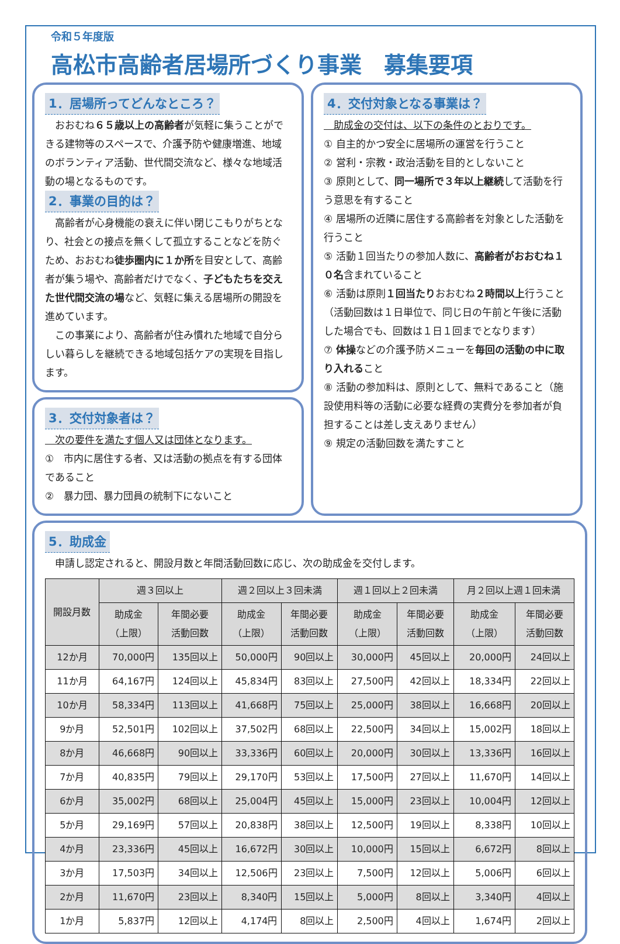令和５年度版
高松市高齢者居場所づくり事業　募集要項
1．居場所ってどんなところ？
　おおむね６５歳以上の高齢者が気軽に集うことができる建物等のスペースで、介護予防や健康増進、地域のボランティア活動、世代間交流など、様々な地域活動の場となるものです。
2．事業の目的は？
　高齢者が心身機能の衰えに伴い閉じこもりがちとなり、社会との接点を無くして孤立することなどを防ぐため、おおむね徒歩圏内に１か所を目安として、高齢者が集う場や、高齢者だけでなく、子どもたちを交えた世代間交流の場など、気軽に集える居場所の開設を進めています。
　この事業により、高齢者が住み慣れた地域で自分らしい暮らしを継続できる地域包括ケアの実現を目指します。
3．交付対象者は？
　次の要件を満たす個人又は団体となります。
①　市内に居住する者、又は活動の拠点を有する団体であること
②　暴力団、暴力団員の統制下にないこと
4．交付対象となる事業は？
　助成金の交付は、以下の条件のとおりです。
① 自主的かつ安全に居場所の運営を行うこと
② 営利・宗教・政治活動を目的としないこと
③ 原則として、同一場所で３年以上継続して活動を行う意思を有すること
④ 居場所の近隣に居住する高齢者を対象とした活動を行うこと
⑤ 活動１回当たりの参加人数に、高齢者がおおむね１０名含まれていること
⑥ 活動は原則１回当たりおおむね２時間以上行うこと（活動回数は１日単位で、同じ日の午前と午後に活動した場合でも、回数は１日１回までとなります）
⑦ 体操などの介護予防メニューを毎回の活動の中に取り入れること
⑧ 活動の参加料は、原則として、無料であること（施設使用料等の活動に必要な経費の実費分を参加者が負担することは差し支えありません）
⑨ 規定の活動回数を満たすこと
5．助成金
　申請し認定されると、開設月数と年間活動回数に応じ、次の助成金を交付します。
| 開設月数 | 週３回以上 | | 週２回以上３回未満 | | 週１回以上２回未満 | | 月２回以上週１回未満 | |
| --- | --- | --- | --- | --- | --- | --- | --- | --- |
| | 助成金 （上限） | 年間必要 活動回数 | 助成金 （上限） | 年間必要 活動回数 | 助成金 （上限） | 年間必要 活動回数 | 助成金 （上限） | 年間必要 活動回数 |
| 12か月 | 70,000円 | 135回以上 | 50,000円 | 90回以上 | 30,000円 | 45回以上 | 20,000円 | 24回以上 |
| 11か月 | 64,167円 | 124回以上 | 45,834円 | 83回以上 | 27,500円 | 42回以上 | 18,334円 | 22回以上 |
| 10か月 | 58,334円 | 113回以上 | 41,668円 | 75回以上 | 25,000円 | 38回以上 | 16,668円 | 20回以上 |
| 9か月 | 52,501円 | 102回以上 | 37,502円 | 68回以上 | 22,500円 | 34回以上 | 15,002円 | 18回以上 |
| 8か月 | 46,668円 | 90回以上 | 33,336円 | 60回以上 | 20,000円 | 30回以上 | 13,336円 | 16回以上 |
| 7か月 | 40,835円 | 79回以上 | 29,170円 | 53回以上 | 17,500円 | 27回以上 | 11,670円 | 14回以上 |
| 6か月 | 35,002円 | 68回以上 | 25,004円 | 45回以上 | 15,000円 | 23回以上 | 10,004円 | 12回以上 |
| 5か月 | 29,169円 | 57回以上 | 20,838円 | 38回以上 | 12,500円 | 19回以上 | 8,338円 | 10回以上 |
| 4か月 | 23,336円 | 45回以上 | 16,672円 | 30回以上 | 10,000円 | 15回以上 | 6,672円 | 8回以上 |
| 3か月 | 17,503円 | 34回以上 | 12,506円 | 23回以上 | 7,500円 | 12回以上 | 5,006円 | 6回以上 |
| 2か月 | 11,670円 | 23回以上 | 8,340円 | 15回以上 | 5,000円 | 8回以上 | 3,340円 | 4回以上 |
| 1か月 | 5,837円 | 12回以上 | 4,174円 | 8回以上 | 2,500円 | 4回以上 | 1,674円 | 2回以上 |